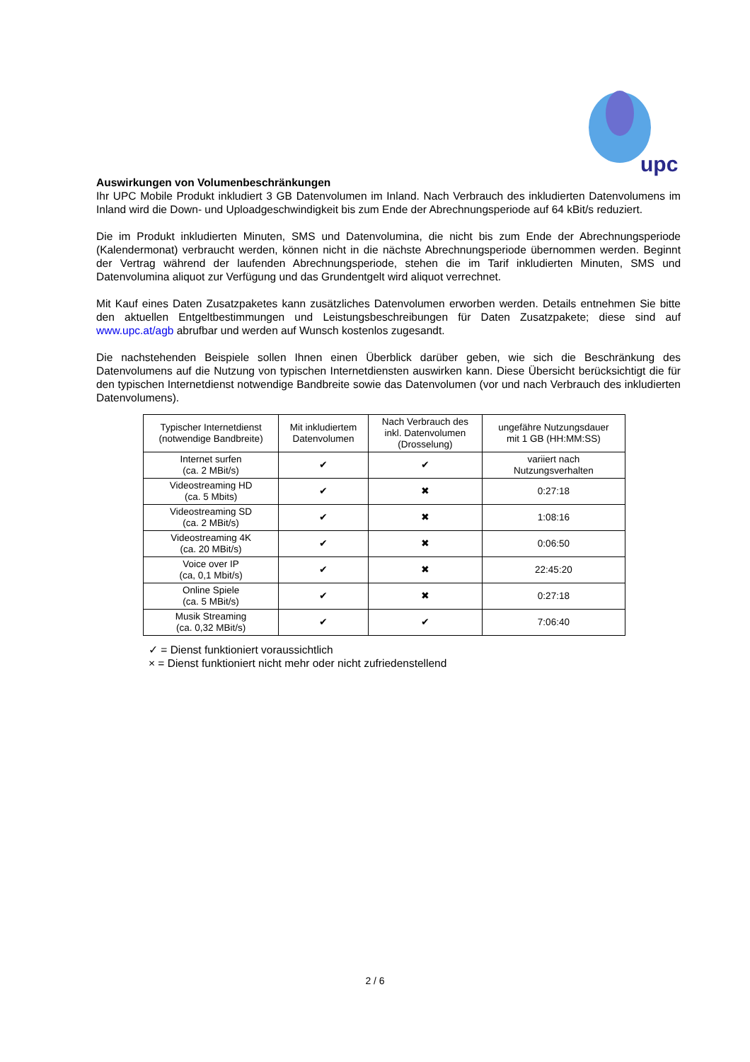upc
Auswirkungen von Volumenbeschränkungen
Ihr UPC Mobile Produkt inkludiert 3 GB Datenvolumen im Inland. Nach Verbrauch des inkludierten Datenvolumens im Inland wird die Down- und Uploadgeschwindigkeit bis zum Ende der Abrechnungsperiode auf 64 kBit/s reduziert.
Die im Produkt inkludierten Minuten, SMS und Datenvolumina, die nicht bis zum Ende der Abrechnungsperiode (Kalendermonat) verbraucht werden, können nicht in die nächste Abrechnungsperiode übernommen werden. Beginnt der Vertrag während der laufenden Abrechnungsperiode, stehen die im Tarif inkludierten Minuten, SMS und Datenvolumina aliquot zur Verfügung und das Grundentgelt wird aliquot verrechnet.
Mit Kauf eines Daten Zusatzpaketes kann zusätzliches Datenvolumen erworben werden. Details entnehmen Sie bitte den aktuellen Entgeltbestimmungen und Leistungsbeschreibungen für Daten Zusatzpakete; diese sind auf www.upc.at/agb abrufbar und werden auf Wunsch kostenlos zugesandt.
Die nachstehenden Beispiele sollen Ihnen einen Überblick darüber geben, wie sich die Beschränkung des Datenvolumens auf die Nutzung von typischen Internetdiensten auswirken kann. Diese Übersicht berücksichtigt die für den typischen Internetdienst notwendige Bandbreite sowie das Datenvolumen (vor und nach Verbrauch des inkludierten Datenvolumens).
| Typischer Internetdienst (notwendige Bandbreite) | Mit inkludiertem Datenvolumen | Nach Verbrauch des inkl. Datenvolumen (Drosselung) | ungefähre Nutzungsdauer mit 1 GB (HH:MM:SS) |
| --- | --- | --- | --- |
| Internet surfen (ca. 2 MBit/s) | ✔ | ✔ | variiert nach Nutzungsverhalten |
| Videostreaming HD (ca. 5 Mbits) | ✔ | ✖ | 0:27:18 |
| Videostreaming SD (ca. 2 MBit/s) | ✔ | ✖ | 1:08:16 |
| Videostreaming 4K (ca. 20 MBit/s) | ✔ | ✖ | 0:06:50 |
| Voice over IP (ca, 0,1 Mbit/s) | ✔ | ✖ | 22:45:20 |
| Online Spiele (ca. 5 MBit/s) | ✔ | ✖ | 0:27:18 |
| Musik Streaming (ca. 0,32 MBit/s) | ✔ | ✔ | 7:06:40 |
✓ = Dienst funktioniert voraussichtlich
× = Dienst funktioniert nicht mehr oder nicht zufriedenstellend
2 / 6